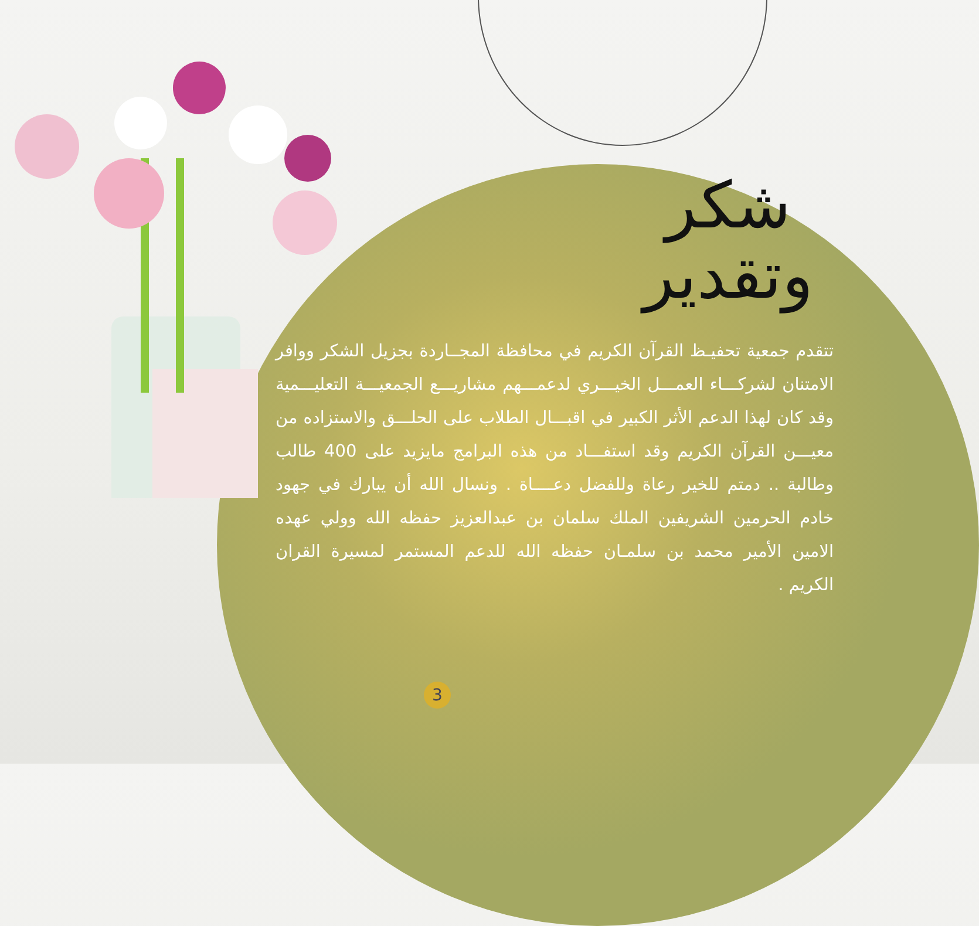شكر وتقدير
تتقدم جمعية تحفيـظ القرآن الكريم في محافظة المجــاردة بجزيل الشكر ووافر الامتنان لشركـــاء العمـــل الخيـــري لدعمـــهم مشاريـــع الجمعيـــة التعليـــمية وقد كان لهذا الدعم الأثر الكبير في اقبـــال الطلاب على الحلـــق والاستزاده من معيـــن القرآن الكريم وقد استفـــاد من هذه البرامج مايزيد على 400 طالب وطالبة .. دمتم للخير رعاة وللفضل دعــــاة . ونسال الله أن يبارك في جهود خادم الحرمين الشريفين الملك سلمان بن عبدالعزيز حفظه الله وولي عهده الامين الأمير محمد بن سلمـان حفظه الله للدعم المستمر لمسيرة القران الكريم .
3